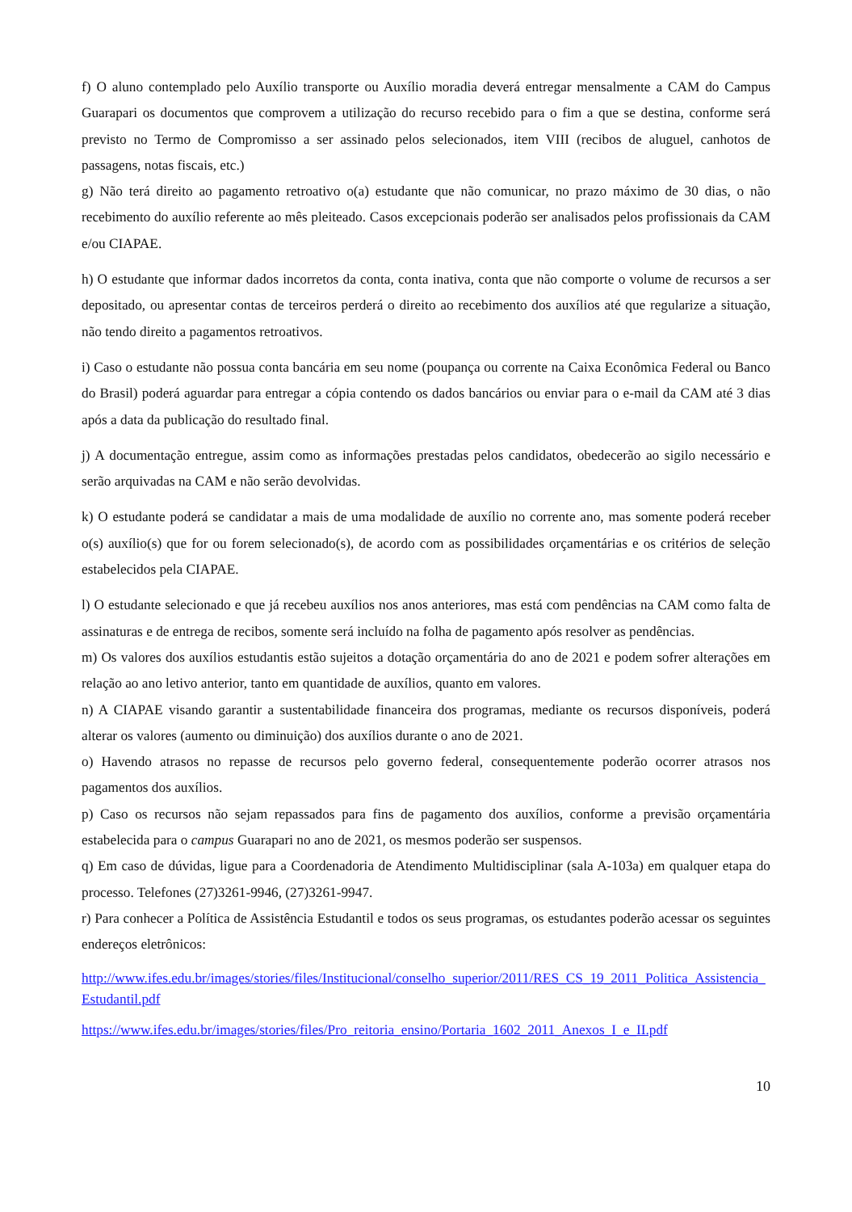f) O aluno contemplado pelo Auxílio transporte ou Auxílio moradia deverá entregar mensalmente a CAM do Campus Guarapari os documentos que comprovem a utilização do recurso recebido para o fim a que se destina, conforme será previsto no Termo de Compromisso a ser assinado pelos selecionados, item VIII (recibos de aluguel, canhotos de passagens, notas fiscais, etc.)
g) Não terá direito ao pagamento retroativo o(a) estudante que não comunicar, no prazo máximo de 30 dias, o não recebimento do auxílio referente ao mês pleiteado. Casos excepcionais poderão ser analisados pelos profissionais da CAM e/ou CIAPAE.
h) O estudante que informar dados incorretos da conta, conta inativa, conta que não comporte o volume de recursos a ser depositado, ou apresentar contas de terceiros perderá o direito ao recebimento dos auxílios até que regularize a situação, não tendo direito a pagamentos retroativos.
i) Caso o estudante não possua conta bancária em seu nome (poupança ou corrente na Caixa Econômica Federal ou Banco do Brasil) poderá aguardar para entregar a cópia contendo os dados bancários ou enviar para o e-mail da CAM até 3 dias após a data da publicação do resultado final.
j) A documentação entregue, assim como as informações prestadas pelos candidatos, obedecerão ao sigilo necessário e serão arquivadas na CAM e não serão devolvidas.
k) O estudante poderá se candidatar a mais de uma modalidade de auxílio no corrente ano, mas somente poderá receber o(s) auxílio(s) que for ou forem selecionado(s), de acordo com as possibilidades orçamentárias e os critérios de seleção estabelecidos pela CIAPAE.
l) O estudante selecionado e que já recebeu auxílios nos anos anteriores, mas está com pendências na CAM como falta de assinaturas e de entrega de recibos, somente será incluído na folha de pagamento após resolver as pendências.
m) Os valores dos auxílios estudantis estão sujeitos a dotação orçamentária do ano de 2021 e podem sofrer alterações em relação ao ano letivo anterior, tanto em quantidade de auxílios, quanto em valores.
n) A CIAPAE visando garantir a sustentabilidade financeira dos programas, mediante os recursos disponíveis, poderá alterar os valores (aumento ou diminuição) dos auxílios durante o ano de 2021.
o) Havendo atrasos no repasse de recursos pelo governo federal, consequentemente poderão ocorrer atrasos nos pagamentos dos auxílios.
p) Caso os recursos não sejam repassados para fins de pagamento dos auxílios, conforme a previsão orçamentária estabelecida para o campus Guarapari no ano de 2021, os mesmos poderão ser suspensos.
q) Em caso de dúvidas, ligue para a Coordenadoria de Atendimento Multidisciplinar (sala A-103a) em qualquer etapa do processo. Telefones (27)3261-9946, (27)3261-9947.
r) Para conhecer a Política de Assistência Estudantil e todos os seus programas, os estudantes poderão acessar os seguintes endereços eletrônicos:
http://www.ifes.edu.br/images/stories/files/Institucional/conselho_superior/2011/RES_CS_19_2011_Politica_Assistencia_Estudantil.pdf
https://www.ifes.edu.br/images/stories/files/Pro_reitoria_ensino/Portaria_1602_2011_Anexos_I_e_II.pdf
10